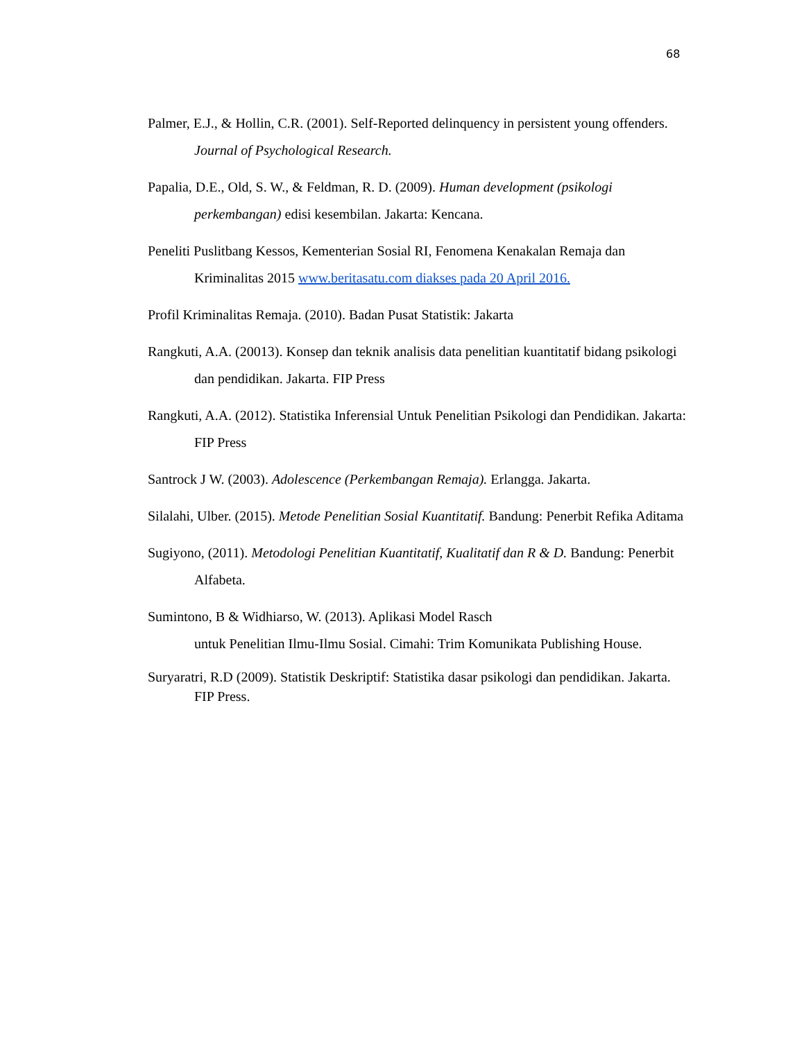68
Palmer, E.J., & Hollin, C.R. (2001). Self-Reported delinquency in persistent young offenders. Journal of Psychological Research.
Papalia, D.E., Old, S. W., & Feldman, R. D. (2009). Human development (psikologi perkembangan) edisi kesembilan. Jakarta: Kencana.
Peneliti Puslitbang Kessos, Kementerian Sosial RI, Fenomena Kenakalan Remaja dan Kriminalitas 2015 www.beritasatu.com diakses pada 20 April 2016.
Profil Kriminalitas Remaja. (2010). Badan Pusat Statistik: Jakarta
Rangkuti, A.A. (20013). Konsep dan teknik analisis data penelitian kuantitatif bidang psikologi dan pendidikan. Jakarta. FIP Press
Rangkuti, A.A. (2012). Statistika Inferensial Untuk Penelitian Psikologi dan Pendidikan. Jakarta: FIP Press
Santrock J W. (2003). Adolescence (Perkembangan Remaja). Erlangga. Jakarta.
Silalahi, Ulber. (2015). Metode Penelitian Sosial Kuantitatif. Bandung: Penerbit Refika Aditama
Sugiyono, (2011). Metodologi Penelitian Kuantitatif, Kualitatif dan R & D. Bandung: Penerbit Alfabeta.
Sumintono, B & Widhiarso, W. (2013). Aplikasi Model Rasch
untuk Penelitian Ilmu-Ilmu Sosial. Cimahi: Trim Komunikata Publishing House.
Suryaratri, R.D (2009). Statistik Deskriptif: Statistika dasar psikologi dan pendidikan. Jakarta. FIP Press.